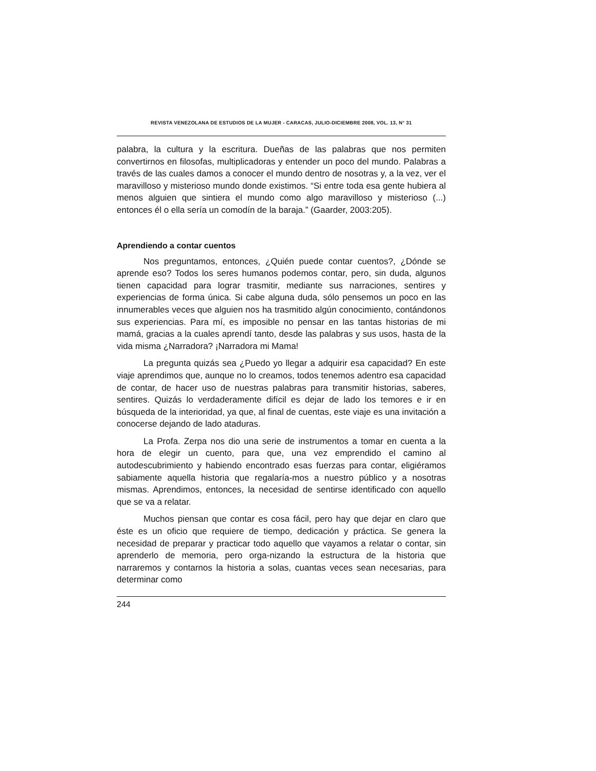REVISTA VENEZOLANA DE ESTUDIOS DE LA MUJER - CARACAS, JULIO-DICIEMBRE 2008, VOL. 13, N° 31
palabra, la cultura y la escritura. Dueñas de las palabras que nos permiten convertirnos en filosofas, multiplicadoras y entender un poco del mundo. Palabras a través de las cuales damos a conocer el mundo dentro de nosotras y, a la vez, ver el maravilloso y misterioso mundo donde existimos. “Si entre toda esa gente hubiera al menos alguien que sintiera el mundo como algo maravilloso y misterioso (...) entonces él o ella sería un comodín de la baraja.” (Gaarder, 2003:205).
Aprendiendo a contar cuentos
Nos preguntamos, entonces, ¿Quién puede contar cuentos?, ¿Dónde se aprende eso? Todos los seres humanos podemos contar, pero, sin duda, algunos tienen capacidad para lograr trasmitir, mediante sus narraciones, sentires y experiencias de forma única. Si cabe alguna duda, sólo pensemos un poco en las innumerables veces que alguien nos ha trasmitido algún conocimiento, contándonos sus experiencias. Para mí, es imposible no pensar en las tantas historias de mi mamá, gracias a la cuales aprendí tanto, desde las palabras y sus usos, hasta de la vida misma ¿Narradora? ¡Narradora mi Mama!
La pregunta quizás sea ¿Puedo yo llegar a adquirir esa capacidad? En este viaje aprendimos que, aunque no lo creamos, todos tenemos adentro esa capacidad de contar, de hacer uso de nuestras palabras para transmitir historias, saberes, sentires. Quizás lo verdaderamente difícil es dejar de lado los temores e ir en búsqueda de la interioridad, ya que, al final de cuentas, este viaje es una invitación a conocerse dejando de lado ataduras.
La Profa. Zerpa nos dio una serie de instrumentos a tomar en cuenta a la hora de elegir un cuento, para que, una vez emprendido el camino al autodescubrimiento y habiendo encontrado esas fuerzas para contar, eligiéramos sabiamente aquella historia que regalaría-mos a nuestro público y a nosotras mismas. Aprendimos, entonces, la necesidad de sentirse identificado con aquello que se va a relatar.
Muchos piensan que contar es cosa fácil, pero hay que dejar en claro que éste es un oficio que requiere de tiempo, dedicación y práctica. Se genera la necesidad de preparar y practicar todo aquello que vayamos a relatar o contar, sin aprenderlo de memoria, pero orga-nizando la estructura de la historia que narraremos y contarnos la historia a solas, cuantas veces sean necesarias, para determinar como
244